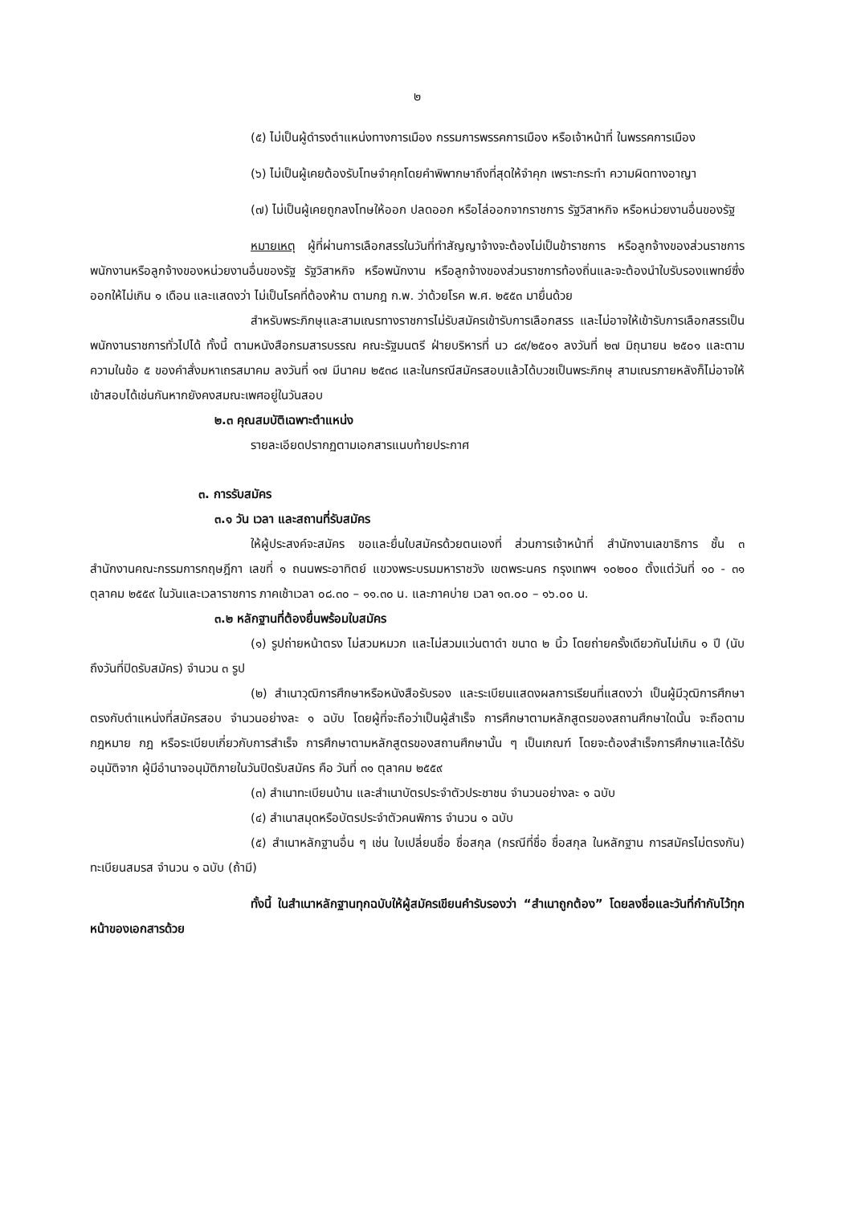๒
(๕) ไม่เป็นผู้ดำรงตำแหน่งทางการเมือง กรรมการพรรคการเมือง หรือเจ้าหน้าที่ ในพรรคการเมือง
(๖) ไม่เป็นผู้เคยต้องรับโทษจำคุกโดยคำพิพากษาถึงที่สุดให้จำคุก เพราะกระทำ ความผิดทางอาญา
(๗) ไม่เป็นผู้เคยถูกลงโทษให้ออก ปลดออก หรือไล่ออกจากราชการ รัฐวิสาหกิจ หรือหน่วยงานอื่นของรัฐ
หมายเหตุ ผู้ที่ผ่านการเลือกสรรในวันที่ทำสัญญาจ้างจะต้องไม่เป็นข้าราชการ หรือลูกจ้างของส่วนราชการ พนักงานหรือลูกจ้างของหน่วยงานอื่นของรัฐ รัฐวิสาหกิจ หรือพนักงาน หรือลูกจ้างของส่วนราชการท้องถิ่นและจะต้องนำใบรับรองแพทย์ซึ่งออกให้ไม่เกิน ๑ เดือน และแสดงว่า ไม่เป็นโรคที่ต้องห้าม ตามกฎ ก.พ. ว่าด้วยโรค พ.ศ. ๒๕๕๓ มายื่นด้วย
สำหรับพระภิกษุและสามเณรทางราชการไม่รับสมัครเข้ารับการเลือกสรร และไม่อาจให้เข้ารับการเลือกสรรเป็นพนักงานราชการทั่วไปได้ ทั้งนี้ ตามหนังสือกรมสารบรรณ คณะรัฐมนตรี ฝ่ายบริหารที่ นว ๘๙/๒๕๐๑ ลงวันที่ ๒๗ มิถุนายน ๒๕๐๑ และตามความในข้อ ๕ ของคำสั่งมหาเถรสมาคม ลงวันที่ ๑๗ มีนาคม ๒๕๓๘ และในกรณีสมัครสอบแล้วได้บวชเป็นพระภิกษุ สามเณรภายหลังก็ไม่อาจให้เข้าสอบได้เช่นกันหากยังคงสมณะเพศอยู่ในวันสอบ
๒.๓ คุณสมบัติเฉพาะตำแหน่ง
รายละเอียดปรากฏตามเอกสารแนบท้ายประกาศ
๓. การรับสมัคร
๓.๑ วัน เวลา และสถานที่รับสมัคร
ให้ผู้ประสงค์จะสมัคร ขอและยื่นใบสมัครด้วยตนเองที่ ส่วนการเจ้าหน้าที่ สำนักงานเลขาธิการ ชั้น ๓ สำนักงานคณะกรรมการกฤษฎีกา เลขที่ ๑ ถนนพระอาทิตย์ แขวงพระบรมมหาราชวัง เขตพระนคร กรุงเทพฯ ๑๐๒๐๐ ตั้งแต่วันที่ ๑๐ - ๓๑ ตุลาคม ๒๕๕๙ ในวันและเวลาราชการ ภาคเช้าเวลา ๐๘.๓๐ – ๑๑.๓๐ น. และภาคบ่าย เวลา ๑๓.๐๐ – ๑๖.๐๐ น.
๓.๒ หลักฐานที่ต้องยื่นพร้อมใบสมัคร
(๑) รูปถ่ายหน้าตรง ไม่สวมหมวก และไม่สวมแว่นตาดำ ขนาด ๒ นิ้ว โดยถ่ายครั้งเดียวกันไม่เกิน ๑ ปี (นับถึงวันที่ปิดรับสมัคร) จำนวน ๓ รูป
(๒) สำเนาวุฒิการศึกษาหรือหนังสือรับรอง และระเบียนแสดงผลการเรียนที่แสดงว่า เป็นผู้มีวุฒิการศึกษาตรงกับตำแหน่งที่สมัครสอบ จำนวนอย่างละ ๑ ฉบับ โดยผู้ที่จะถือว่าเป็นผู้สำเร็จ การศึกษาตามหลักสูตรของสถานศึกษาใดนั้น จะถือตามกฎหมาย กฎ หรือระเบียบเกี่ยวกับการสำเร็จ การศึกษาตามหลักสูตรของสถานศึกษานั้น ๆ เป็นเกณฑ์ โดยจะต้องสำเร็จการศึกษาและได้รับอนุมัติจาก ผู้มีอำนาจอนุมัติภายในวันปิดรับสมัคร คือ วันที่ ๓๑ ตุลาคม ๒๕๕๙
(๓) สำเนาทะเบียนบ้าน และสำเนาบัตรประจำตัวประชาชน จำนวนอย่างละ ๑ ฉบับ
(๔) สำเนาสมุดหรือบัตรประจำตัวคนพิการ จำนวน ๑ ฉบับ
(๕) สำเนาหลักฐานอื่น ๆ เช่น ใบเปลี่ยนชื่อ ชื่อสกุล (กรณีที่ชื่อ ชื่อสกุล ในหลักฐาน การสมัครไม่ตรงกัน) ทะเบียนสมรส จำนวน ๑ ฉบับ (ถ้ามี)
ทั้งนี้ ในสำเนาหลักฐานทุกฉบับให้ผู้สมัครเขียนคำรับรองว่า “สำเนาถูกต้อง” โดยลงชื่อและวันที่กำกับไว้ทุกหน้าของเอกสารด้วย